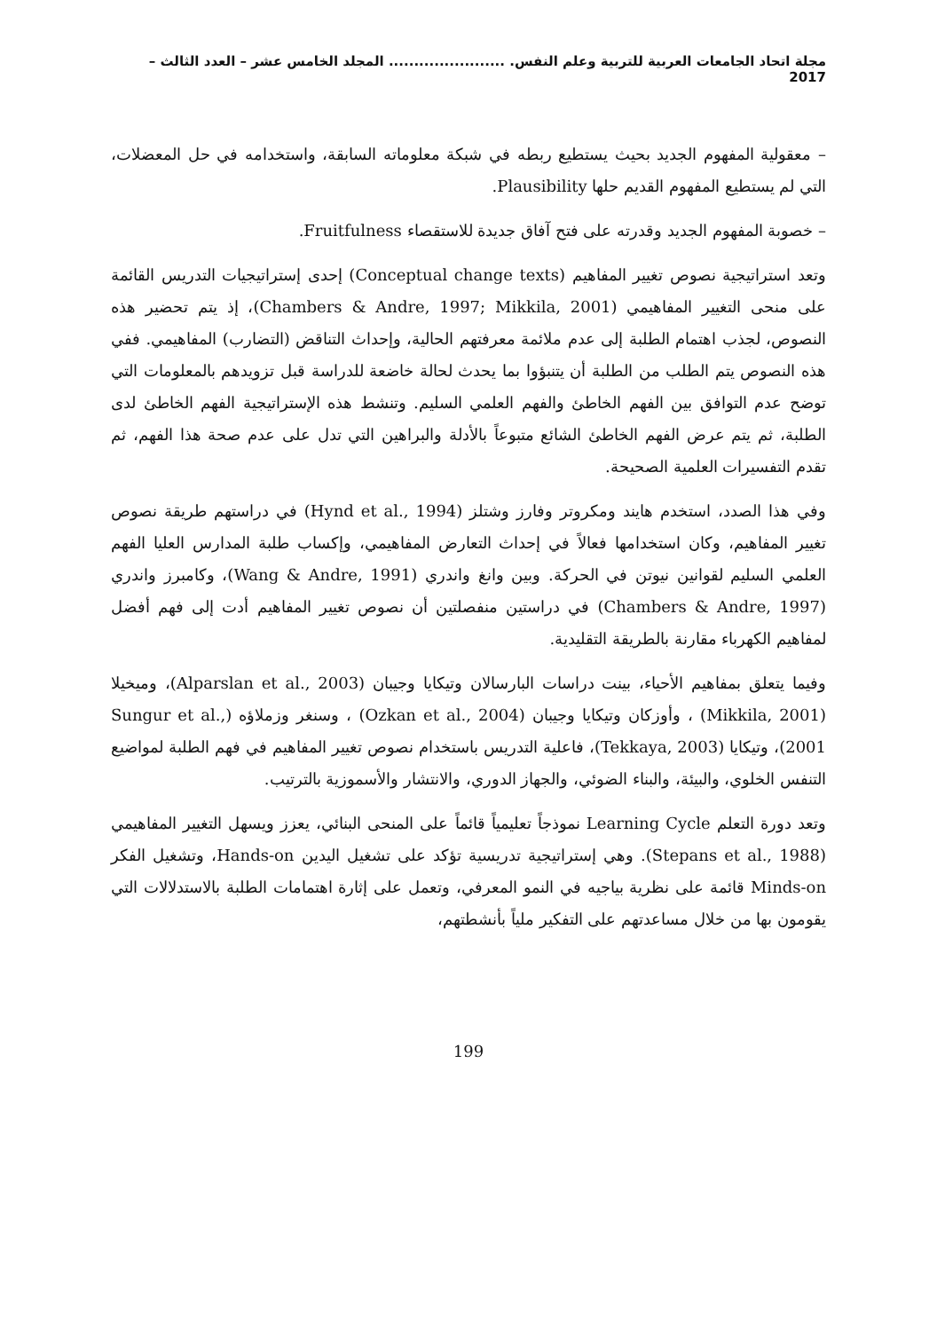مجلة اتحاد الجامعات العربية للتربية وعلم النفس. ....................... المجلد الخامس عشر – العدد الثالث – 2017
– معقولية المفهوم الجديد بحيث يستطيع ربطه في شبكة معلوماته السابقة، واستخدامه في حل المعضلات، التي لم يستطيع المفهوم القديم حلها Plausibility.
– خصوبة المفهوم الجديد وقدرته على فتح آفاق جديدة للاستقصاء Fruitfulness.
وتعد استراتيجية نصوص تغيير المفاهيم (Conceptual change texts) إحدى إستراتيجيات التدريس القائمة على منحى التغيير المفاهيمي (Chambers & Andre, 1997; Mikkila, 2001)، إذ يتم تحضير هذه النصوص، لجذب اهتمام الطلبة إلى عدم ملائمة معرفتهم الحالية، وإحداث التناقض (التضارب) المفاهيمي. ففي هذه النصوص يتم الطلب من الطلبة أن يتنبؤوا بما يحدث لحالة خاضعة للدراسة قبل تزويدهم بالمعلومات التي توضح عدم التوافق بين الفهم الخاطئ والفهم العلمي السليم. وتنشط هذه الإستراتيجية الفهم الخاطئ لدى الطلبة، ثم يتم عرض الفهم الخاطئ الشائع متبوعاً بالأدلة والبراهين التي تدل على عدم صحة هذا الفهم، ثم تقدم التفسيرات العلمية الصحيحة.
وفي هذا الصدد، استخدم هايند ومكروتر وفارز وشتلز (Hynd et al., 1994) في دراستهم طريقة نصوص تغيير المفاهيم، وكان استخدامها فعالاً في إحداث التعارض المفاهيمي، وإكساب طلبة المدارس العليا الفهم العلمي السليم لقوانين نيوتن في الحركة. وبين وانغ واندري (Wang & Andre, 1991)، وكامبرز واندري (Chambers & Andre, 1997) في دراستين منفصلتين أن نصوص تغيير المفاهيم أدت إلى فهم أفضل لمفاهيم الكهرباء مقارنة بالطريقة التقليدية.
وفيما يتعلق بمفاهيم الأحياء، بينت دراسات البارسالان وتيكايا وجيبان (Alparslan et al., 2003)، وميخيلا (Mikkila, 2001) ، وأوزكان وتيكايا وجيبان (Ozkan et al., 2004) ، وسنغر وزملاؤه (Sungur et al., 2001)، وتيكايا (Tekkaya, 2003)، فاعلية التدريس باستخدام نصوص تغيير المفاهيم في فهم الطلبة لمواضيع التنفس الخلوي، والبيئة، والبناء الضوئي، والجهاز الدوري، والانتشار والأسموزية بالترتيب.
وتعد دورة التعلم Learning Cycle نموذجاً تعليمياً قائماً على المنحى البنائي، يعزز ويسهل التغيير المفاهيمي (Stepans et al., 1988). وهي إستراتيجية تدريسية تؤكد على تشغيل اليدين Hands-on، وتشغيل الفكر Minds-on قائمة على نظرية بياجيه في النمو المعرفي، وتعمل على إثارة اهتمامات الطلبة بالاستدلالات التي يقومون بها من خلال مساعدتهم على التفكير ملياً بأنشطتهم،
199